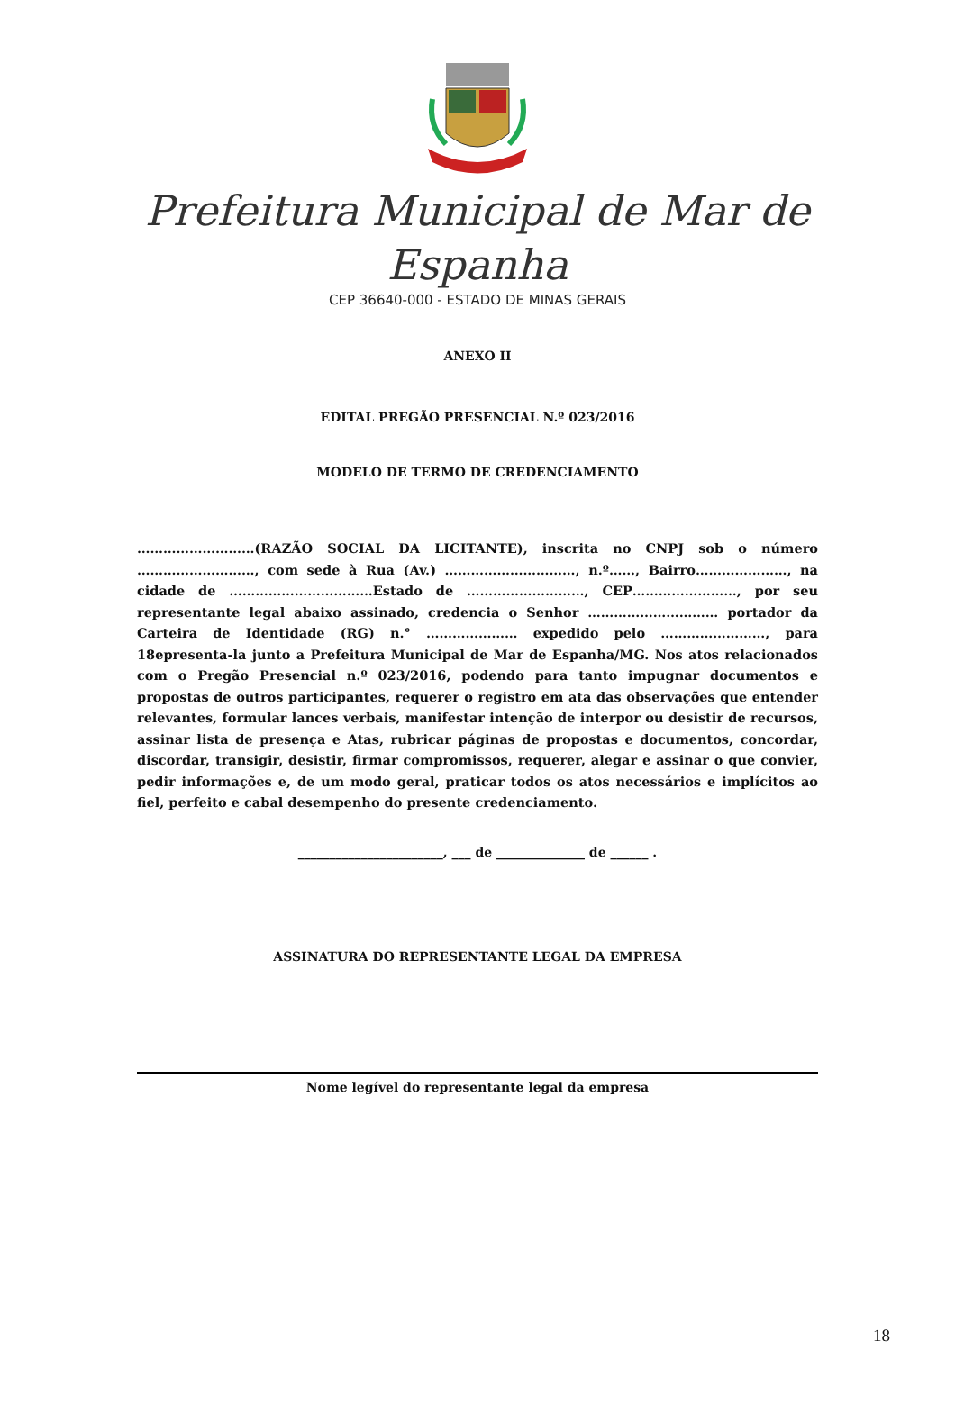Prefeitura Municipal de Mar de Espanha
CEP 36640-000 - ESTADO DE MINAS GERAIS
ANEXO II
EDITAL PREGÃO PRESENCIAL N.º 023/2016
MODELO DE TERMO DE CREDENCIAMENTO
………………………(RAZÃO SOCIAL DA LICITANTE), inscrita no CNPJ sob o número ………………………, com sede à Rua (Av.) …………………………, n.º……, Bairro…………………, na cidade de ……………………………Estado de ………………………, CEP……………………, por seu representante legal abaixo assinado, credencia o Senhor ………………………… portador da Carteira de Identidade (RG) n.° ………………… expedido pelo ……………………, para 18epresenta-la junto a Prefeitura Municipal de Mar de Espanha/MG. Nos atos relacionados com o Pregão Presencial n.º 023/2016, podendo para tanto impugnar documentos e propostas de outros participantes, requerer o registro em ata das observações que entender relevantes, formular lances verbais, manifestar intenção de interpor ou desistir de recursos, assinar lista de presença e Atas, rubricar páginas de propostas e documentos, concordar, discordar, transigir, desistir, firmar compromissos, requerer, alegar e assinar o que convier, pedir informações e, de um modo geral, praticar todos os atos necessários e implícitos ao fiel, perfeito e cabal desempenho do presente credenciamento.
_______________________, ___ de ______________ de ______ .
ASSINATURA DO REPRESENTANTE LEGAL DA EMPRESA
Nome legível do representante legal da empresa
18